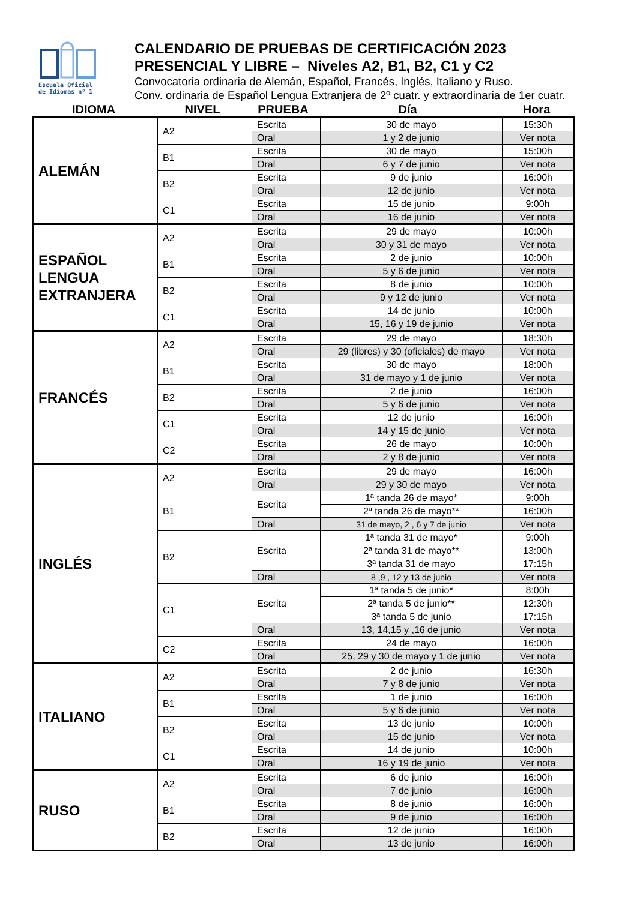Escuela Oficial
de Idiomas nº 1
CALENDARIO DE PRUEBAS DE CERTIFICACIÓN 2023
PRESENCIAL Y LIBRE – Niveles A2, B1, B2, C1 y C2
Convocatoria ordinaria de Alemán, Español, Francés, Inglés, Italiano y Ruso.
Conv. ordinaria de Español Lengua Extranjera de 2º cuatr. y extraordinaria de 1er cuatr.
| IDIOMA | NIVEL | PRUEBA | Día | Hora |
| ALEMÁN | A2 | Escrita | 30 de mayo | 15:30h |
| | | Oral | 1 y 2 de junio | Ver nota |
| | B1 | Escrita | 30 de mayo | 15:00h |
| | | Oral | 6 y 7 de junio | Ver nota |
| | B2 | Escrita | 9 de junio | 16:00h |
| | | Oral | 12 de junio | Ver nota |
| | C1 | Escrita | 15 de junio | 9:00h |
| | | Oral | 16 de junio | Ver nota |
| ESPAÑOL LENGUA EXTRANJERA | A2 | Escrita | 29 de mayo | 10:00h |
| | | Oral | 30 y 31 de mayo | Ver nota |
| | B1 | Escrita | 2 de junio | 10:00h |
| | | Oral | 5 y 6 de junio | Ver nota |
| | B2 | Escrita | 8 de junio | 10:00h |
| | | Oral | 9 y 12 de junio | Ver nota |
| | C1 | Escrita | 14 de junio | 10:00h |
| | | Oral | 15, 16 y 19 de junio | Ver nota |
| FRANCÉS | A2 | Escrita | 29 de mayo | 18:30h |
| | | Oral | 29 (libres) y 30 (oficiales) de mayo | Ver nota |
| | B1 | Escrita | 30 de mayo | 18:00h |
| | | Oral | 31 de mayo y 1 de junio | Ver nota |
| | B2 | Escrita | 2 de junio | 16:00h |
| | | Oral | 5 y 6 de junio | Ver nota |
| | C1 | Escrita | 12 de junio | 16:00h |
| | | Oral | 14 y 15 de junio | Ver nota |
| | C2 | Escrita | 26 de mayo | 10:00h |
| | | Oral | 2 y 8 de junio | Ver nota |
| INGLÉS | A2 | Escrita | 29 de mayo | 16:00h |
| | | Oral | 29 y 30 de mayo | Ver nota |
| | B1 | Escrita | 1ª tanda 26 de mayo* | 9:00h |
| | | | 2ª tanda 26 de mayo** | 16:00h |
| | | Oral | 31 de mayo, 2 , 6 y 7 de junio | Ver nota |
| | B2 | Escrita | 1ª tanda 31 de mayo* | 9:00h |
| | | | 2ª tanda 31 de mayo** | 13:00h |
| | | | 3ª tanda 31 de mayo | 17:15h |
| | | Oral | 8 ,9 , 12 y 13 de junio | Ver nota |
| | C1 | Escrita | 1ª tanda 5 de junio* | 8:00h |
| | | | 2ª tanda 5 de junio** | 12:30h |
| | | | 3ª tanda 5 de junio | 17:15h |
| | | Oral | 13, 14,15 y ,16 de junio | Ver nota |
| | C2 | Escrita | 24 de mayo | 16:00h |
| | | Oral | 25, 29 y 30 de mayo y 1 de junio | Ver nota |
| ITALIANO | A2 | Escrita | 2 de junio | 16:30h |
| | | Oral | 7 y 8 de junio | Ver nota |
| | B1 | Escrita | 1 de junio | 16:00h |
| | | Oral | 5 y 6 de junio | Ver nota |
| | B2 | Escrita | 13 de junio | 10:00h |
| | | Oral | 15 de junio | Ver nota |
| | C1 | Escrita | 14 de junio | 10:00h |
| | | Oral | 16 y 19 de junio | Ver nota |
| RUSO | A2 | Escrita | 6 de junio | 16:00h |
| | | Oral | 7 de junio | 16:00h |
| | B1 | Escrita | 8 de junio | 16:00h |
| | | Oral | 9 de junio | 16:00h |
| | B2 | Escrita | 12 de junio | 16:00h |
| | | Oral | 13 de junio | 16:00h |